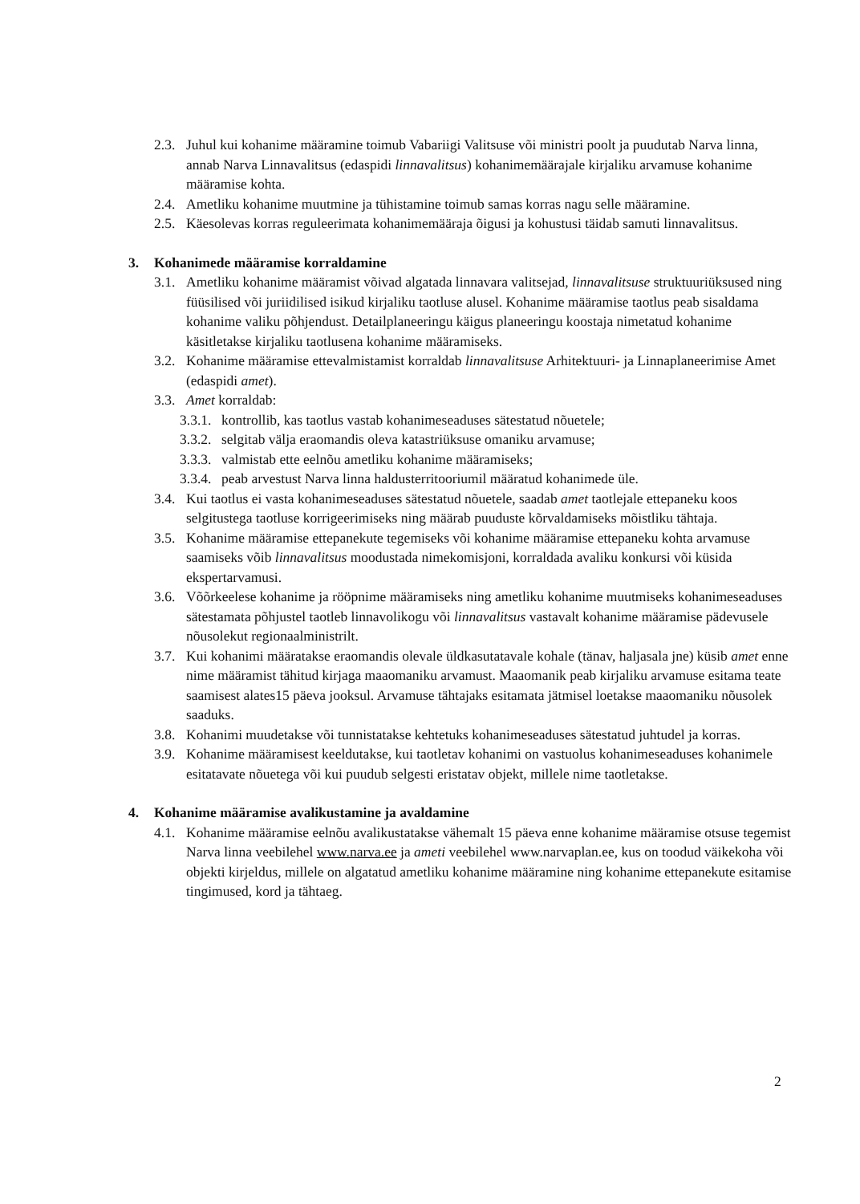2.3. Juhul kui kohanime määramine toimub Vabariigi Valitsuse või ministri poolt ja puudutab Narva linna, annab Narva Linnavalitsus (edaspidi linnavalitsus) kohanimemäärajale kirjaliku arvamuse kohanime määramise kohta.
2.4. Ametliku kohanime muutmine ja tühistamine toimub samas korras nagu selle määramine.
2.5. Käesolevas korras reguleerimata kohanimemääraja õigusi ja kohustusi täidab samuti linnavalitsus.
3. Kohanimede määramise korraldamine
3.1. Ametliku kohanime määramist võivad algatada linnavara valitsejad, linnavalitsuse struktuuriüksused ning füüsilised või juriidilised isikud kirjaliku taotluse alusel. Kohanime määramise taotlus peab sisaldama kohanime valiku põhjendust. Detailplaneeringu käigus planeeringu koostaja nimetatud kohanime käsitletakse kirjaliku taotlusena kohanime määramiseks.
3.2. Kohanime määramise ettevalmistamist korraldab linnavalitsuse Arhitektuuri- ja Linnaplaneerimise Amet (edaspidi amet).
3.3. Amet korraldab:
3.3.1. kontrollib, kas taotlus vastab kohanimeseaduses sätestatud nõuetele;
3.3.2. selgitab välja eraomandis oleva katastriüksuse omaniku arvamuse;
3.3.3. valmistab ette eelnõu ametliku kohanime määramiseks;
3.3.4. peab arvestust Narva linna haldusterritooriumil määratud kohanimede üle.
3.4. Kui taotlus ei vasta kohanimeseaduses sätestatud nõuetele, saadab amet taotlejale ettepaneku koos selgitustega taotluse korrigeerimiseks ning määrab puuduste kõrvaldamiseks mõistliku tähtaja.
3.5. Kohanime määramise ettepanekute tegemiseks või kohanime määramise ettepaneku kohta arvamuse saamiseks võib linnavalitsus moodustada nimekomisjoni, korraldada avaliku konkursi või küsida ekspertarvamusi.
3.6. Võõrkeelese kohanime ja rööpnime määramiseks ning ametliku kohanime muutmiseks kohanimeseaduses sätestamata põhjustel taotleb linnavolikogu või linnavalitsus vastavalt kohanime määramise pädevusele nõusolekut regionaalministrilt.
3.7. Kui kohanimi määratakse eraomandis olevale üldkasutatavale kohale (tänav, haljasala jne) küsib amet enne nime määramist tähitud kirjaga maaomaniku arvamust. Maaomanik peab kirjaliku arvamuse esitama teate saamisest alates15 päeva jooksul. Arvamuse tähtajaks esitamata jätmisel loetakse maaomaniku nõusolek saaduks.
3.8. Kohanimi muudetakse või tunnistatakse kehtetuks kohanimeseaduses sätestatud juhtudel ja korras.
3.9. Kohanime määramisest keeldutakse, kui taotletav kohanimi on vastuolus kohanimeseaduses kohanimele esitatavate nõuetega või kui puudub selgesti eristatav objekt, millele nime taotletakse.
4. Kohanime määramise avalikustamine ja avaldamine
4.1. Kohanime määramise eelnõu avalikustatakse vähemalt 15 päeva enne kohanime määramise otsuse tegemist Narva linna veebilehel www.narva.ee ja ameti veebilehel www.narvaplan.ee, kus on toodud väikekoha või objekti kirjeldus, millele on algatatud ametliku kohanime määramine ning kohanime ettepanekute esitamise tingimused, kord ja tähtaeg.
2